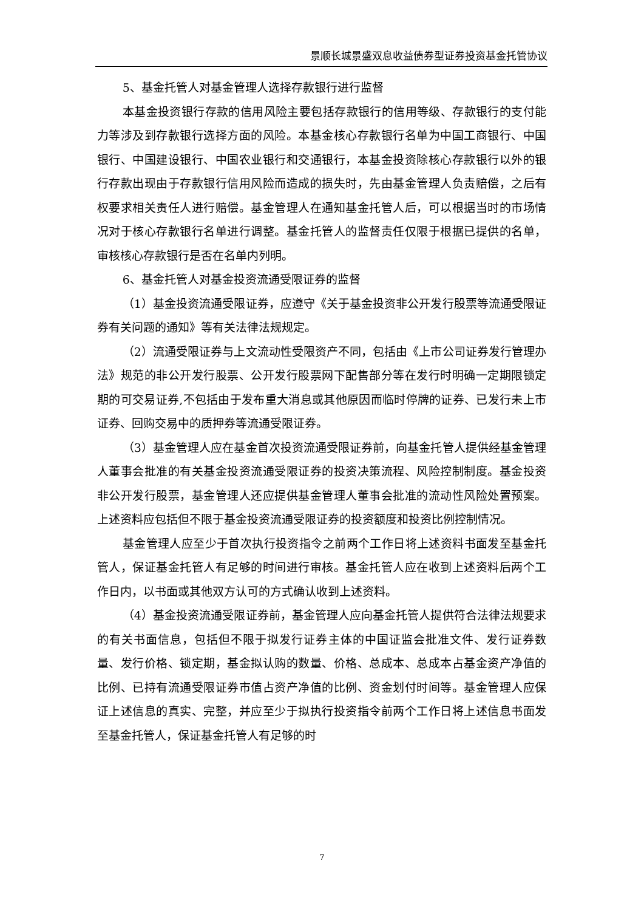景顺长城景盛双息收益债券型证券投资基金托管协议
5、基金托管人对基金管理人选择存款银行进行监督
本基金投资银行存款的信用风险主要包括存款银行的信用等级、存款银行的支付能力等涉及到存款银行选择方面的风险。本基金核心存款银行名单为中国工商银行、中国银行、中国建设银行、中国农业银行和交通银行，本基金投资除核心存款银行以外的银行存款出现由于存款银行信用风险而造成的损失时，先由基金管理人负责赔偿，之后有权要求相关责任人进行赔偿。基金管理人在通知基金托管人后，可以根据当时的市场情况对于核心存款银行名单进行调整。基金托管人的监督责任仅限于根据已提供的名单，审核核心存款银行是否在名单内列明。
6、基金托管人对基金投资流通受限证券的监督
（1）基金投资流通受限证券，应遵守《关于基金投资非公开发行股票等流通受限证券有关问题的通知》等有关法律法规规定。
（2）流通受限证券与上文流动性受限资产不同，包括由《上市公司证券发行管理办法》规范的非公开发行股票、公开发行股票网下配售部分等在发行时明确一定期限锁定期的可交易证券,不包括由于发布重大消息或其他原因而临时停牌的证券、已发行未上市证券、回购交易中的质押券等流通受限证券。
（3）基金管理人应在基金首次投资流通受限证券前，向基金托管人提供经基金管理人董事会批准的有关基金投资流通受限证券的投资决策流程、风险控制制度。基金投资非公开发行股票，基金管理人还应提供基金管理人董事会批准的流动性风险处置预案。上述资料应包括但不限于基金投资流通受限证券的投资额度和投资比例控制情况。
基金管理人应至少于首次执行投资指令之前两个工作日将上述资料书面发至基金托管人，保证基金托管人有足够的时间进行审核。基金托管人应在收到上述资料后两个工作日内，以书面或其他双方认可的方式确认收到上述资料。
（4）基金投资流通受限证券前，基金管理人应向基金托管人提供符合法律法规要求的有关书面信息，包括但不限于拟发行证券主体的中国证监会批准文件、发行证券数量、发行价格、锁定期，基金拟认购的数量、价格、总成本、总成本占基金资产净值的比例、已持有流通受限证券市值占资产净值的比例、资金划付时间等。基金管理人应保证上述信息的真实、完整，并应至少于拟执行投资指令前两个工作日将上述信息书面发至基金托管人，保证基金托管人有足够的时
7